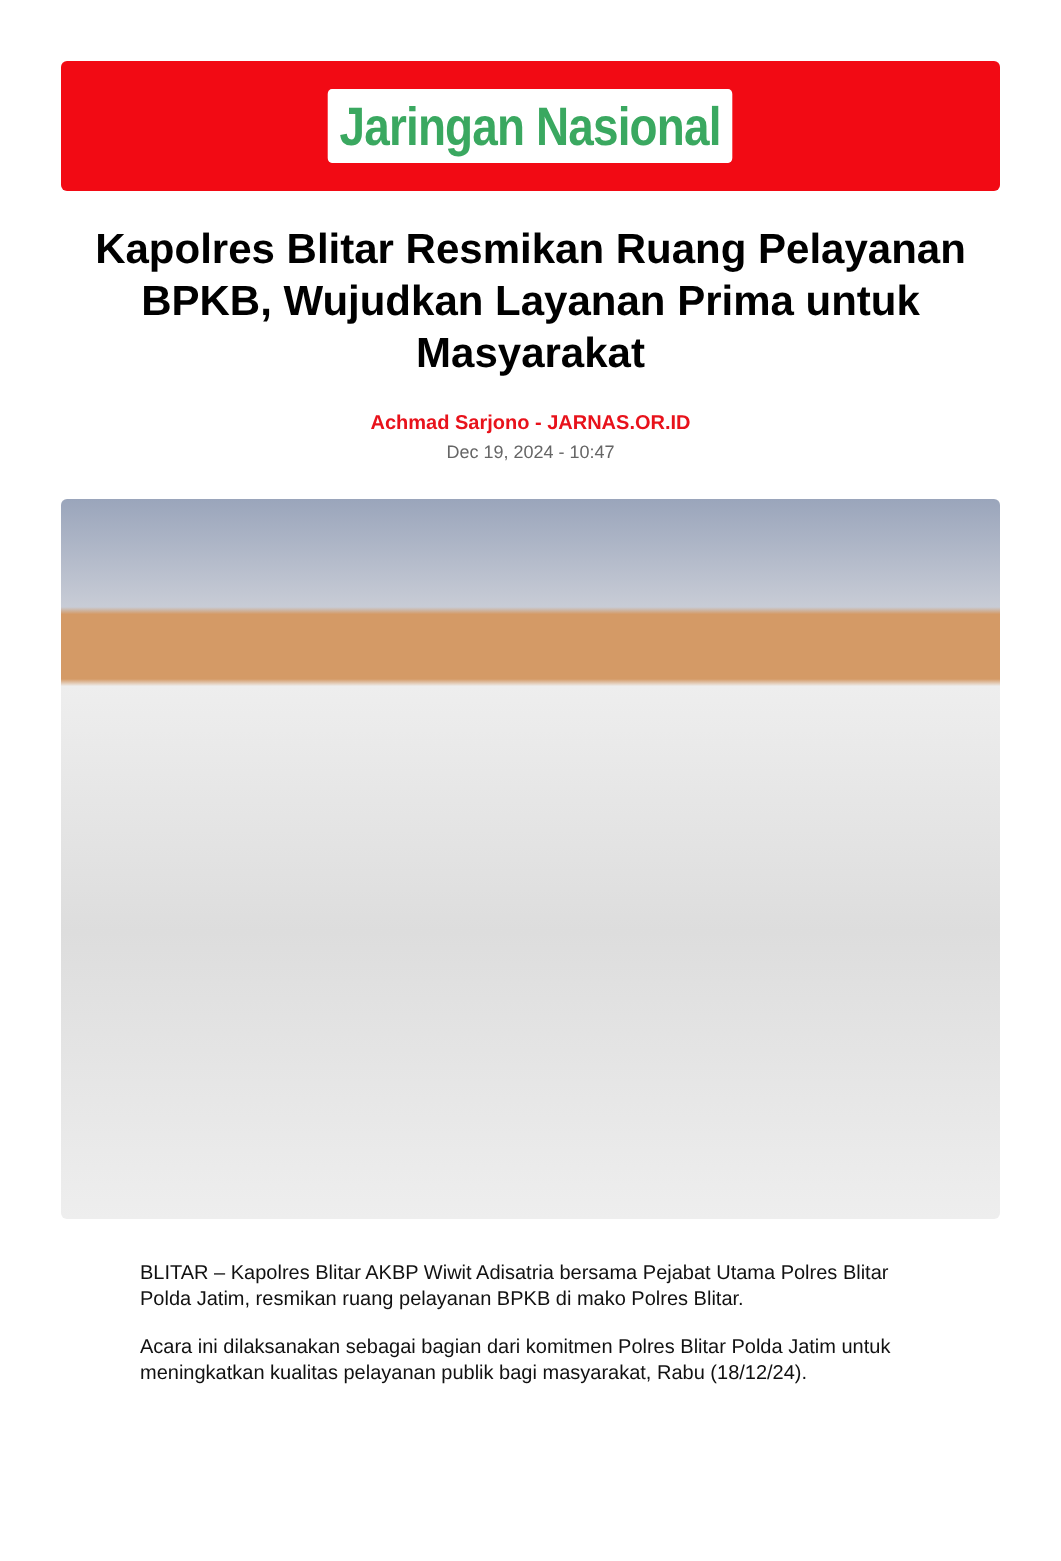Jaringan Nasional
Kapolres Blitar Resmikan Ruang Pelayanan BPKB, Wujudkan Layanan Prima untuk Masyarakat
Achmad Sarjono - JARNAS.OR.ID
Dec 19, 2024 - 10:47
BLITAR – Kapolres Blitar AKBP Wiwit Adisatria bersama Pejabat Utama Polres Blitar Polda Jatim, resmikan ruang pelayanan BPKB di mako Polres Blitar.
Acara ini dilaksanakan sebagai bagian dari komitmen Polres Blitar Polda Jatim untuk meningkatkan kualitas pelayanan publik bagi masyarakat, Rabu (18/12/24).